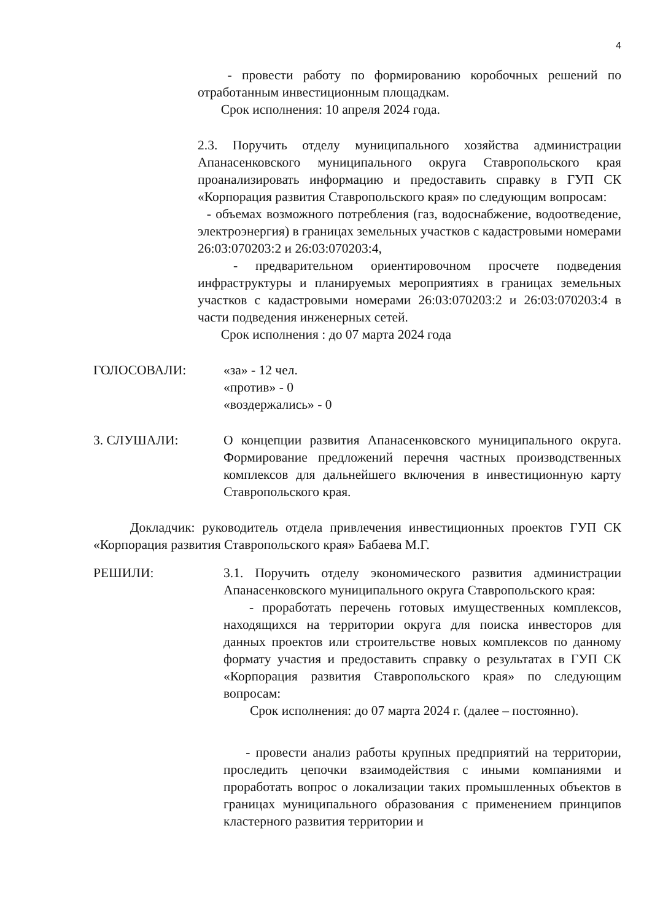4
- провести работу по формированию коробочных решений по отработанным инвестиционным площадкам.
Срок исполнения: 10 апреля 2024 года.
2.3. Поручить отделу муниципального хозяйства администрации Апанасенковского муниципального округа Ставропольского края проанализировать информацию и предоставить справку в ГУП СК «Корпорация развития Ставропольского края» по следующим вопросам:
- объемах возможного потребления (газ, водоснабжение, водоотведение, электроэнергия) в границах земельных участков с кадастровыми номерами 26:03:070203:2 и 26:03:070203:4,
- предварительном ориентировочном просчете подведения инфраструктуры и планируемых мероприятиях в границах земельных участков с кадастровыми номерами 26:03:070203:2 и 26:03:070203:4 в части подведения инженерных сетей.
Срок исполнения : до 07 марта 2024 года
ГОЛОСОВАЛИ: «за» - 12 чел.
«против» - 0
«воздержались» - 0
3. СЛУШАЛИ: О концепции развития Апанасенковского муниципального округа. Формирование предложений перечня частных производственных комплексов для дальнейшего включения в инвестиционную карту Ставропольского края.
Докладчик: руководитель отдела привлечения инвестиционных проектов ГУП СК «Корпорация развития Ставропольского края» Бабаева М.Г.
РЕШИЛИ: 3.1. Поручить отделу экономического развития администрации Апанасенковского муниципального округа Ставропольского края:
- проработать перечень готовых имущественных комплексов, находящихся на территории округа для поиска инвесторов для данных проектов или строительстве новых комплексов по данному формату участия и предоставить справку о результатах в ГУП СК «Корпорация развития Ставропольского края» по следующим вопросам:
Срок исполнения: до 07 марта 2024 г. (далее – постоянно).
- провести анализ работы крупных предприятий на территории, проследить цепочки взаимодействия с иными компаниями и проработать вопрос о локализации таких промышленных объектов в границах муниципального образования с применением принципов кластерного развития территории и